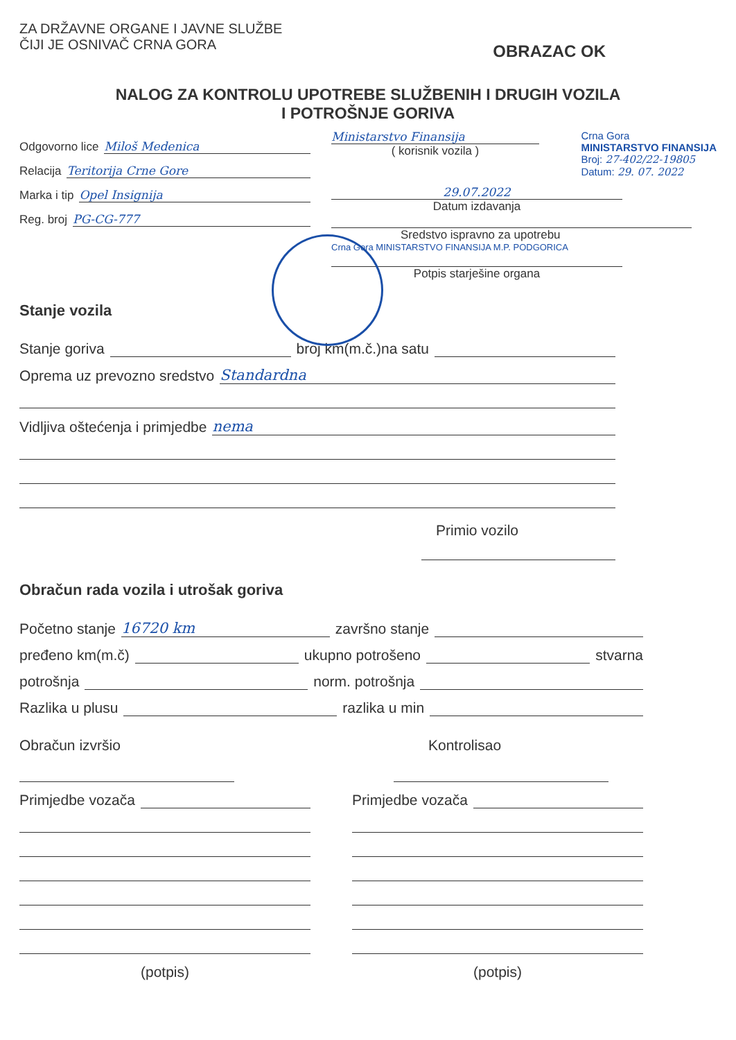ZA DRŽAVNE ORGANE I JAVNE SLUŽBE
ČIJI JE OSNIVAČ CRNA GORA
OBRAZAC OK
NALOG ZA KONTROLU UPOTREBE SLUŽBENIH I DRUGIH VOZILA
I POTROŠNJE GORIVA
Odgovorno lice Miloš Medenica
Relacija Teritorija Crne Gore
Marka i tip Opel Insignija
Reg. broj PG-CG-777
Ministarstvo Finansija
( korisnik vozila )
Crna Gora
MINISTARSTVO FINANSIJA
Broj: 27-402/22-19805
Datum: 29. 07. 2022
29.07.2022
Datum izdavanja
Sredstvo ispravno za upotrebu
Crna Gora MINISTARSTVO FINANSIJA M.P. PODGORICA
Potpis starješine organa
Stanje vozila
Stanje goriva broj km(m.č.)na satu
Oprema uz prevozno sredstvo Standardna
Vidljiva oštećenja i primjedbe nema
Primio vozilo
Obračun rada vozila i utrošak goriva
Početno stanje 16720 km završno stanje
pređeno km(m.č) ukupno potrošeno stvarna
potrošnja norm. potrošnja
Razlika u plusu razlika u min
Obračun izvršio
Primjedbe vozača
(potpis)
Kontrolisao
Primjedbe vozača
(potpis)